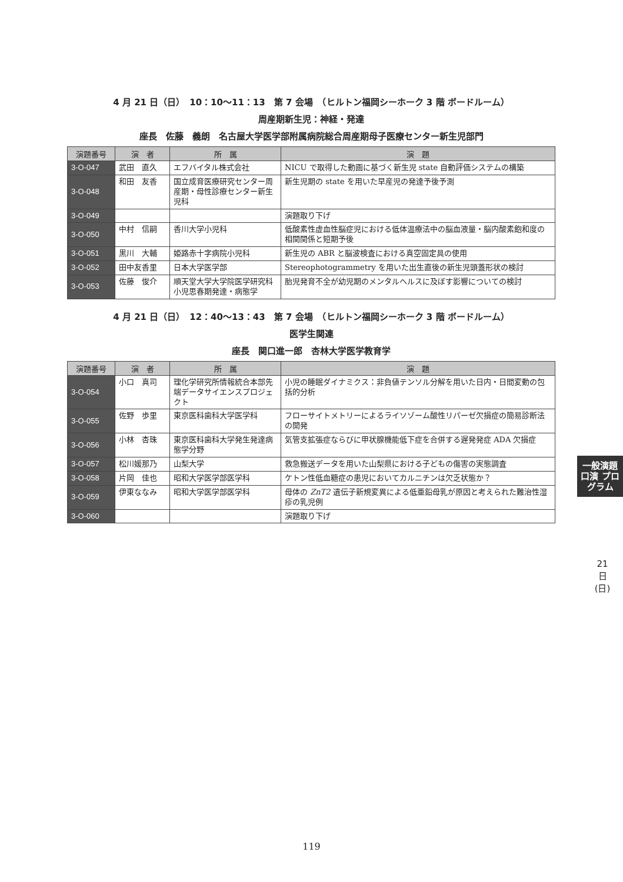4 月 21 日（日）　10：10〜11：13　第 7 会場　（ヒルトン福岡シーホーク 3 階 ボードルーム）
周産期新生児：神経・発達
座長　佐藤　義朗　名古屋大学医学部附属病院総合周産期母子医療センター新生児部門
| 演題番号 | 演 者 | 所 属 | 演 題 |
| --- | --- | --- | --- |
| 3-O-047 | 武田 直久 | エフバイタル株式会社 | NICU で取得した動画に基づく新生児 state 自動評価システムの構築 |
| 3-O-048 | 和田 友香 | 国立成育医療研究センター周産期・母性診療センター新生児科 | 新生児期の state を用いた早産児の発達予後予測 |
| 3-O-049 | | | 演題取り下げ |
| 3-O-050 | 中村 信嗣 | 香川大学小児科 | 低酸素性虚血性脳症児における低体温療法中の脳血液量・脳内酸素飽和度の相関関係と短期予後 |
| 3-O-051 | 黒川 大輔 | 姫路赤十字病院小児科 | 新生児の ABR と脳波検査における真空固定具の使用 |
| 3-O-052 | 田中友香里 | 日本大学医学部 | Stereophotogrammetry を用いた出生直後の新生児頭蓋形状の検討 |
| 3-O-053 | 佐藤 俊介 | 順天堂大学大学院医学研究科小児思春期発達・病態学 | 胎児発育不全が幼児期のメンタルヘルスに及ぼす影響についての検討 |
4 月 21 日（日）　12：40〜13：43　第 7 会場　（ヒルトン福岡シーホーク 3 階 ボードルーム）
医学生関連
座長　関口進一郎　杏林大学医学教育学
| 演題番号 | 演 者 | 所 属 | 演 題 |
| --- | --- | --- | --- |
| 3-O-054 | 小口 真司 | 理化学研究所情報統合本部先端データサイエンスプロジェクト | 小児の睡眠ダイナミクス：非負値テンソル分解を用いた日内・日間変動の包括的分析 |
| 3-O-055 | 佐野 歩里 | 東京医科歯科大学医学科 | フローサイトメトリーによるライソゾーム酸性リパーゼ欠損症の簡易診断法の開発 |
| 3-O-056 | 小林 杏珠 | 東京医科歯科大学発生発達病態学分野 | 気管支拡張症ならびに甲状腺機能低下症を合併する遅発発症 ADA 欠損症 |
| 3-O-057 | 松川媛那乃 | 山梨大学 | 救急搬送データを用いた山梨県における子どもの傷害の実態調査 |
| 3-O-058 | 片岡 佳也 | 昭和大学医学部医学科 | ケトン性低血糖症の患児においてカルニチンは欠乏状態か？ |
| 3-O-059 | 伊東ななみ | 昭和大学医学部医学科 | 母体の ZnT2 遺伝子新規変異による低亜鉛母乳が原因と考えられた難治性湿疹の乳児例 |
| 3-O-060 | | | 演題取り下げ |
一般演題 口演 プログラム
21 日 (日)
119